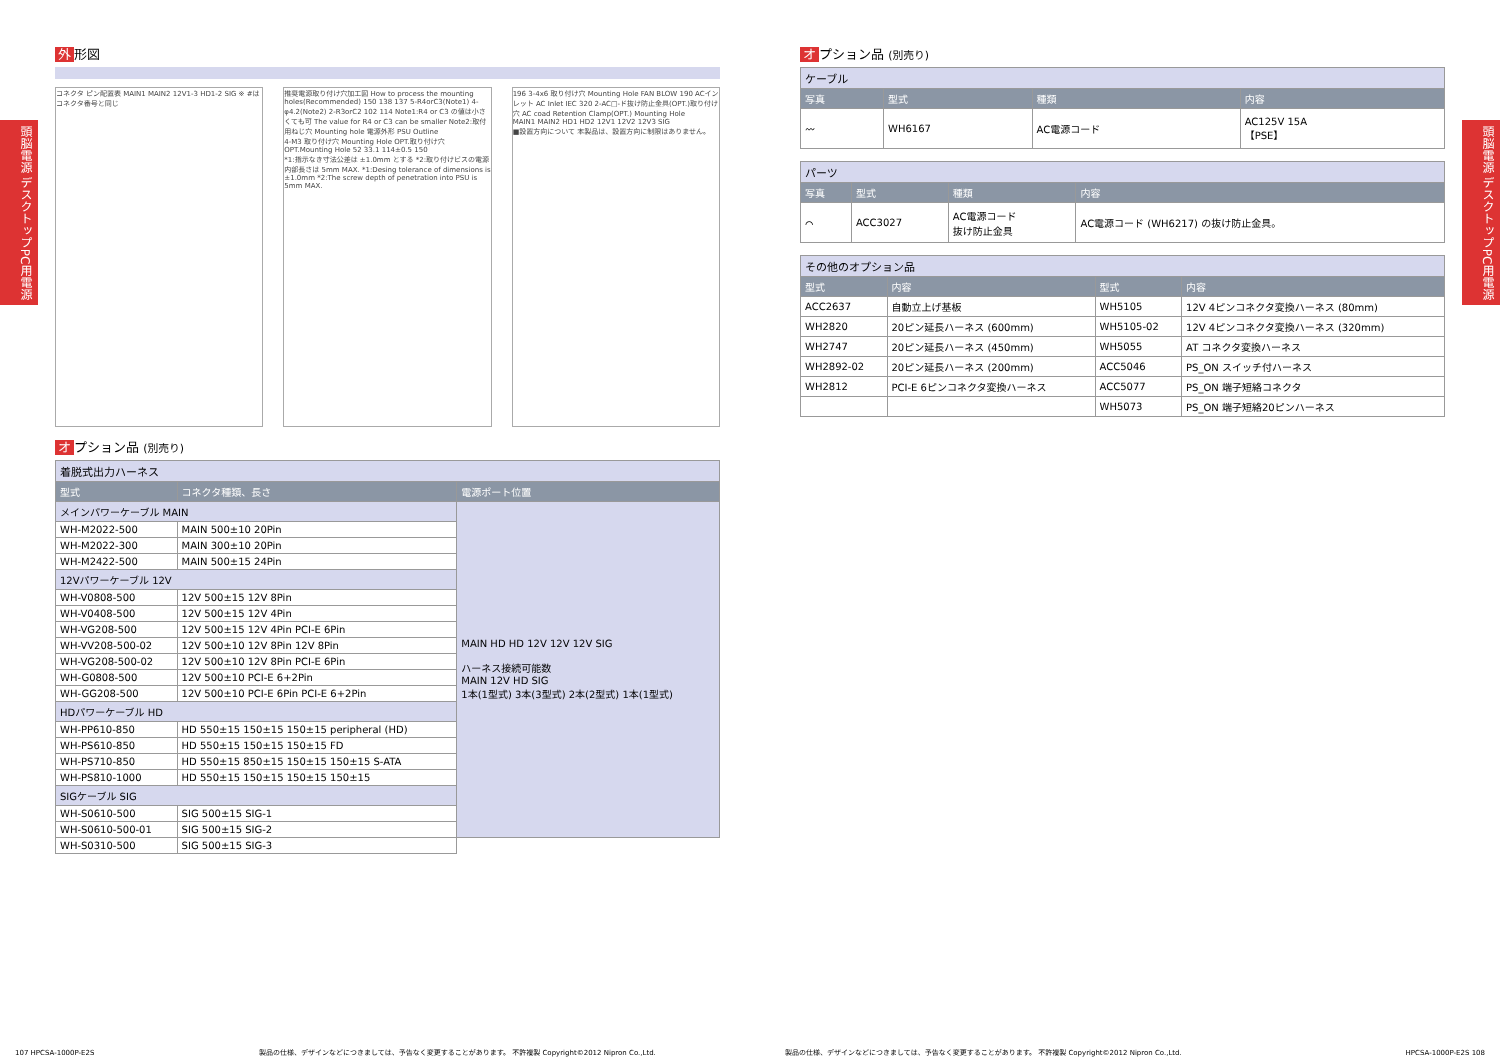頭脳電源 デスクトップPC用電源
頭脳電源 デスクトップPC用電源
外 形図
コネクタ ピン配置表 MAIN1 MAIN2 12V1-3 HD1-2 SIG ※ #はコネクタ番号と同じ
推奨電源取り付け穴加工図 How to process the mounting holes(Recommended) 150 138 137 5-R4orC3(Note1) 4-φ4.2(Note2) 2-R3orC2 102 114 Note1:R4 or C3 の値は小さくても可 The value for R4 or C3 can be smaller Note2:取付用ねじ穴 Mounting hole 電源外形 PSU Outline
4-M3 取り付け穴 Mounting Hole OPT.取り付け穴 OPT.Mounting Hole 52 33.1 114±0.5 150
*1:指示なき寸法公差は ±1.0mm とする *2:取り付けビスの電源内部長さは 5mm MAX. *1:Desing tolerance of dimensions is ±1.0mm *2:The screw depth of penetration into PSU is 5mm MAX.
196 3-4x6 取り付け穴 Mounting Hole FAN BLOW 190 ACインレット AC Inlet IEC 320 2-AC□-ド抜け防止金具(OPT.)取り付け穴 AC coad Retention Clamp(OPT.) Mounting Hole
MAIN1 MAIN2 HD1 HD2 12V1 12V2 12V3 SIG
■設置方向について 本製品は、設置方向に制限はありません。
オ プション品 (別売り)
| 着脱式出力ハーネス | | |
| 型式 | コネクタ種類、長さ | 電源ポート位置 |
| メインパワーケーブル MAIN | | MAIN HD HD 12V 12V 12V SIG ハーネス接続可能数 MAIN 12V HD SIG 1本(1型式) 3本(3型式) 2本(2型式) 1本(1型式) |
| WH-M2022-500 | MAIN 500±10 20Pin | |
| WH-M2022-300 | MAIN 300±10 20Pin | |
| WH-M2422-500 | MAIN 500±15 24Pin | |
| 12Vパワーケーブル 12V | | |
| WH-V0808-500 | 12V 500±15 12V 8Pin | |
| WH-V0408-500 | 12V 500±15 12V 4Pin | |
| WH-VG208-500 | 12V 500±15 12V 4Pin PCI-E 6Pin | |
| WH-VV208-500-02 | 12V 500±10 12V 8Pin 12V 8Pin | |
| WH-VG208-500-02 | 12V 500±10 12V 8Pin PCI-E 6Pin | |
| WH-G0808-500 | 12V 500±10 PCI-E 6+2Pin | |
| WH-GG208-500 | 12V 500±10 PCI-E 6Pin PCI-E 6+2Pin | |
| HDパワーケーブル HD | | |
| WH-PP610-850 | HD 550±15 150±15 150±15 peripheral (HD) | |
| WH-PS610-850 | HD 550±15 150±15 150±15 FD | |
| WH-PS710-850 | HD 550±15 850±15 150±15 150±15 S-ATA | |
| WH-PS810-1000 | HD 550±15 150±15 150±15 150±15 | |
| SIGケーブル SIG | | |
| WH-S0610-500 | SIG 500±15 SIG-1 | |
| WH-S0610-500-01 | SIG 500±15 SIG-2 | |
| WH-S0310-500 | SIG 500±15 SIG-3 | |
107 HPCSA-1000P-E2S 製品の仕様、デザインなどにつきましては、予告なく変更することがあります。 不許複製 Copyright©2012 Nipron Co.,Ltd.
オ プション品 (別売り)
| ケーブル | | | |
| 写真 | 型式 | 種類 | 内容 |
| 〰 | WH6167 | AC電源コード | AC125V 15A 【PSE】 |
| パーツ | | | |
| 写真 | 型式 | 種類 | 内容 |
| ⌒ | ACC3027 | AC電源コード 抜け防止金具 | AC電源コード (WH6217) の抜け防止金具。 |
| その他のオプション品 | | | |
| 型式 | 内容 | 型式 | 内容 |
| ACC2637 | 自動立上げ基板 | WH5105 | 12V 4ピンコネクタ変換ハーネス (80mm) |
| WH2820 | 20ピン延長ハーネス (600mm) | WH5105-02 | 12V 4ピンコネクタ変換ハーネス (320mm) |
| WH2747 | 20ピン延長ハーネス (450mm) | WH5055 | AT コネクタ変換ハーネス |
| WH2892-02 | 20ピン延長ハーネス (200mm) | ACC5046 | PS_ON スイッチ付ハーネス |
| WH2812 | PCI-E 6ピンコネクタ変換ハーネス | ACC5077 | PS_ON 端子短絡コネクタ |
| | | WH5073 | PS_ON 端子短絡20ピンハーネス |
製品の仕様、デザインなどにつきましては、予告なく変更することがあります。 不許複製 Copyright©2012 Nipron Co.,Ltd.
HPCSA-1000P-E2S 108